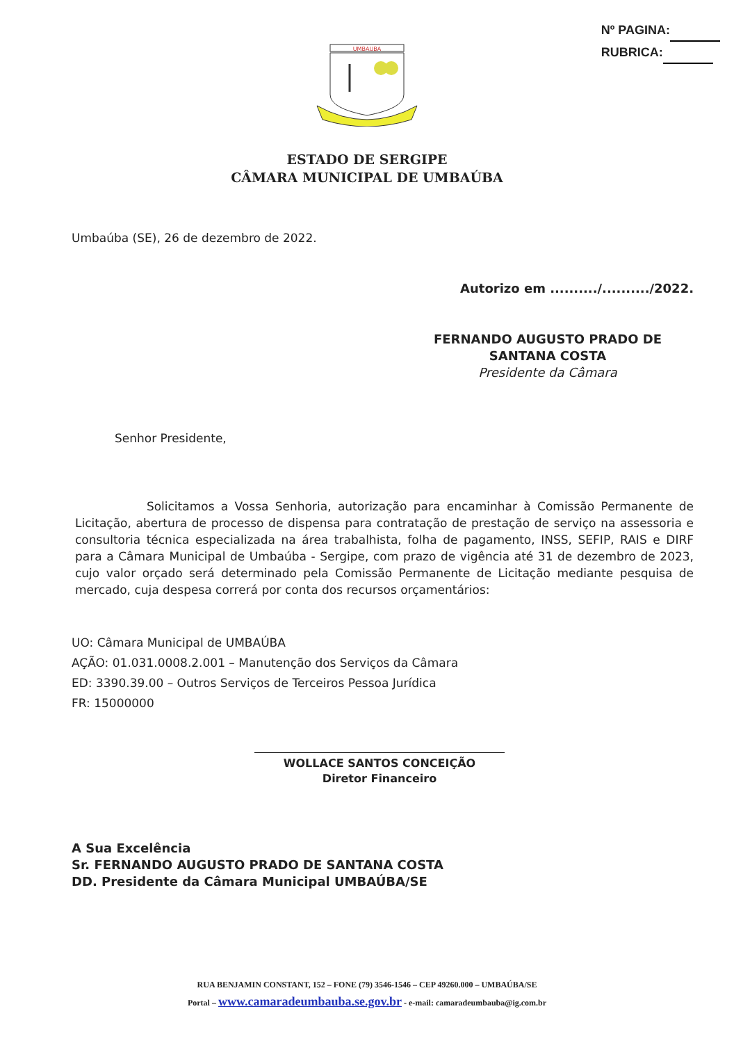Nº PAGINA:
RUBRICA:
UMBAUBA
ESTADO DE SERGIPE
CÂMARA MUNICIPAL DE UMBAÚBA
Umbaúba (SE), 26 de dezembro de 2022.
Autorizo em ........../........../2022.
FERNANDO AUGUSTO PRADO DE SANTANA COSTA
Presidente da Câmara
Senhor Presidente,
Solicitamos a Vossa Senhoria, autorização para encaminhar à Comissão Permanente de Licitação, abertura de processo de dispensa para contratação de prestação de serviço na assessoria e consultoria técnica especializada na área trabalhista, folha de pagamento, INSS, SEFIP, RAIS e DIRF para a Câmara Municipal de Umbaúba - Sergipe, com prazo de vigência até 31 de dezembro de 2023, cujo valor orçado será determinado pela Comissão Permanente de Licitação mediante pesquisa de mercado, cuja despesa correrá por conta dos recursos orçamentários:
UO: Câmara Municipal de UMBAÚBA
AÇÃO: 01.031.0008.2.001 – Manutenção dos Serviços da Câmara
ED: 3390.39.00 – Outros Serviços de Terceiros Pessoa Jurídica
FR: 15000000
WOLLACE SANTOS CONCEIÇÃO
Diretor Financeiro
A Sua Excelência
Sr. FERNANDO AUGUSTO PRADO DE SANTANA COSTA
DD. Presidente da Câmara Municipal UMBAÚBA/SE
RUA BENJAMIN CONSTANT, 152 – FONE (79) 3546-1546 – CEP 49260.000 – UMBAÚBA/SE
Portal – www.camaradeumbauba.se.gov.br - e-mail: camaradeumbauba@ig.com.br